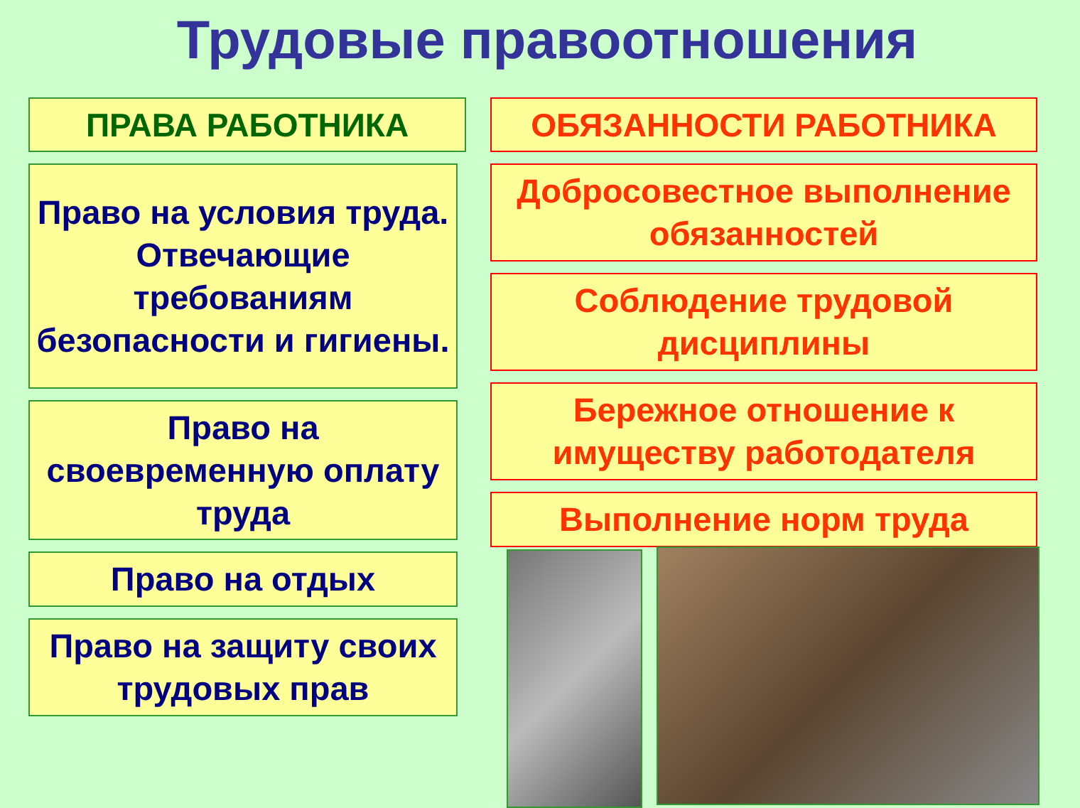Трудовые правоотношения
ПРАВА РАБОТНИКА
Право на условия труда. Отвечающие требованиям безопасности и гигиены.
Право на своевременную оплату труда
Право на отдых
Право на защиту своих трудовых прав
ОБЯЗАННОСТИ РАБОТНИКА
Добросовестное выполнение обязанностей
Соблюдение трудовой дисциплины
Бережное отношение к имуществу работодателя
Выполнение норм труда